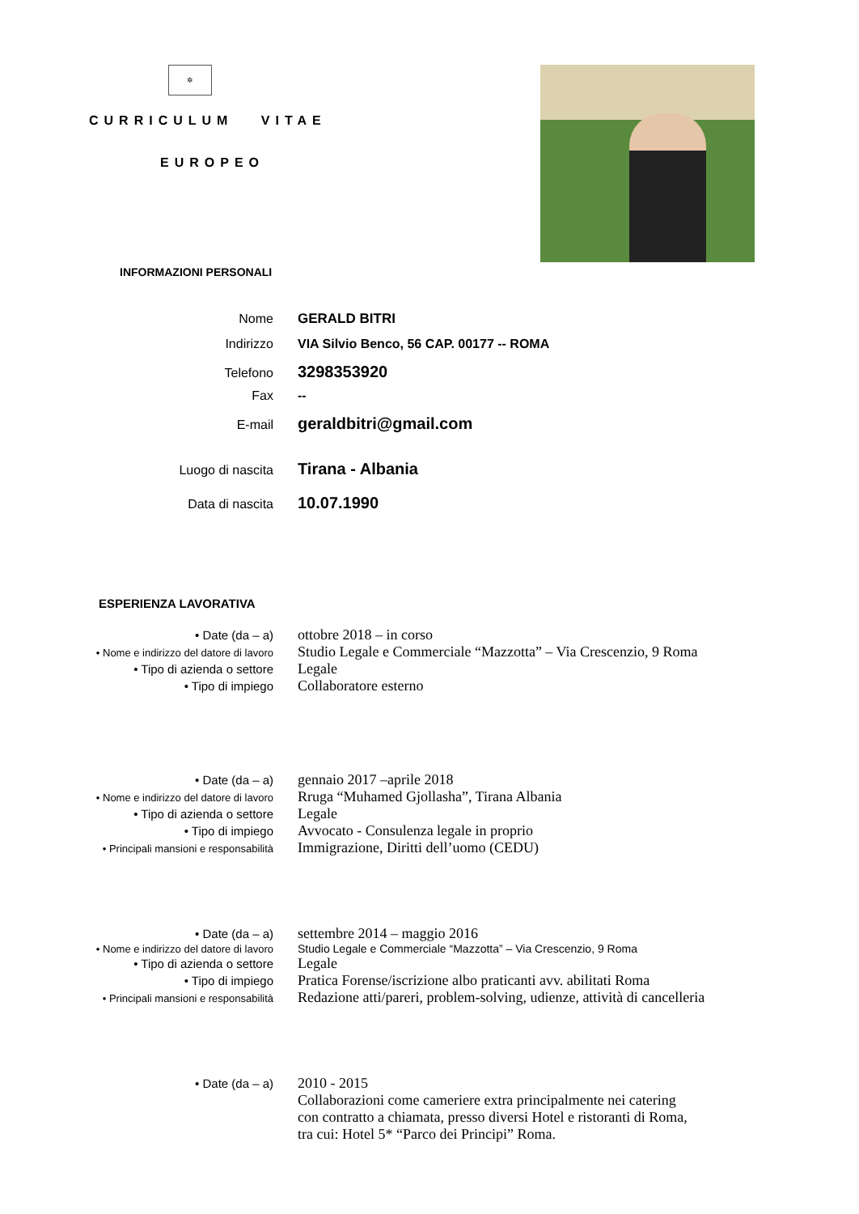✲
CURRICULUM VITAE
EUROPEO
INFORMAZIONI PERSONALI
Nome GERALD BITRI
Indirizzo VIA Silvio Benco, 56 CAP. 00177 -- ROMA
Telefono
3298353920
Fax --
E-mail
geraldbitri@gmail.com
Luogo di nascita
Tirana - Albania
Data di nascita
10.07.1990
ESPERIENZA LAVORATIVA
• Date (da – a)
ottobre 2018 – in corso
• Nome e indirizzo del datore di lavoro
Studio Legale e Commerciale “Mazzotta” – Via Crescenzio, 9 Roma
• Tipo di azienda o settore
Legale
• Tipo di impiego
Collaboratore esterno
• Date (da – a)
gennaio 2017 –aprile 2018
• Nome e indirizzo del datore di lavoro
Rruga “Muhamed Gjollasha”, Tirana Albania
• Tipo di azienda o settore
Legale
• Tipo di impiego
Avvocato - Consulenza legale in proprio
• Principali mansioni e responsabilità
Immigrazione, Diritti dell’uomo (CEDU)
• Date (da – a)
settembre 2014 – maggio 2016
• Nome e indirizzo del datore di lavoro Studio Legale e Commerciale “Mazzotta” – Via Crescenzio, 9 Roma
• Tipo di azienda o settore
Legale
• Tipo di impiego
Pratica Forense/iscrizione albo praticanti avv. abilitati Roma
• Principali mansioni e responsabilità
Redazione atti/pareri, problem-solving, udienze, attività di cancelleria
• Date (da – a)
2010 - 2015
Collaborazioni come cameriere extra principalmente nei catering
con contratto a chiamata, presso diversi Hotel e ristoranti di Roma,
tra cui: Hotel 5* “Parco dei Principi” Roma.